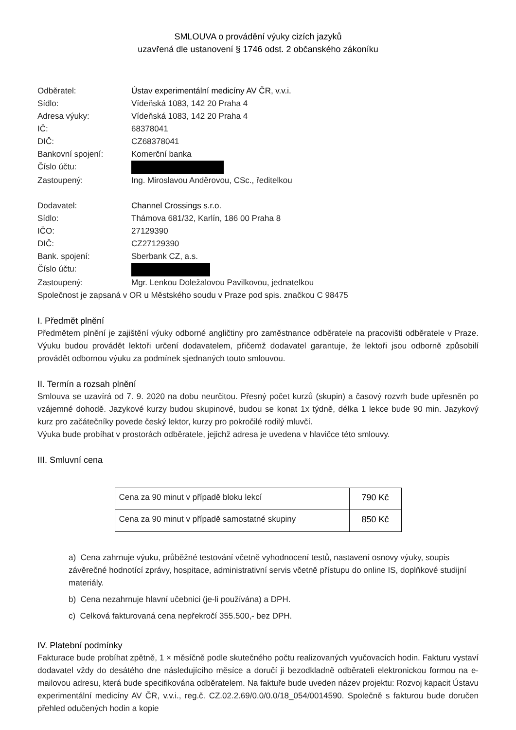SMLOUVA o provádění výuky cizích jazyků
uzavřená dle ustanovení § 1746 odst. 2 občanského zákoníku
Odběratel: Ústav experimentální medicíny AV ČR, v.v.i.
Sídlo: Vídeňská 1083, 142 20 Praha 4
Adresa výuky: Vídeňská 1083, 142 20 Praha 4
IČ: 68378041
DIČ: CZ68378041
Bankovní spojení: Komerční banka
Číslo účtu:
Zastoupený: Ing. Miroslavou Anděrovou, CSc., ředitelkou
Dodavatel: Channel Crossings s.r.o.
Sídlo: Thámova 681/32, Karlín, 186 00 Praha 8
IČO: 27129390
DIČ: CZ27129390
Bank. spojení: Sberbank CZ, a.s.
Číslo účtu:
Zastoupený: Mgr. Lenkou Doležalovou Pavilkovou, jednatelkou
Společnost je zapsaná v OR u Městského soudu v Praze pod spis. značkou C 98475
I. Předmět plnění
Předmětem plnění je zajištění výuky odborné angličtiny pro zaměstnance odběratele na pracovišti odběratele v Praze. Výuku budou provádět lektoři určení dodavatelem, přičemž dodavatel garantuje, že lektoři jsou odborně způsobilí provádět odbornou výuku za podmínek sjednaných touto smlouvou.
II. Termín a rozsah plnění
Smlouva se uzavírá od 7. 9. 2020 na dobu neurčitou. Přesný počet kurzů (skupin) a časový rozvrh bude upřesněn po vzájemné dohodě. Jazykové kurzy budou skupinové, budou se konat 1x týdně, délka 1 lekce bude 90 min. Jazykový kurz pro začátečníky povede český lektor, kurzy pro pokročilé rodilý mluvčí.
Výuka bude probíhat v prostorách odběratele, jejichž adresa je uvedena v hlavičce této smlouvy.
III. Smluvní cena
| Cena za 90 minut v případě bloku lekcí | 790 Kč |
| Cena za 90 minut v případě samostatné skupiny | 850 Kč |
a) Cena zahrnuje výuku, průběžné testování včetně vyhodnocení testů, nastavení osnovy výuky, soupis závěrečné hodnotící zprávy, hospitace, administrativní servis včetně přístupu do online IS, doplňkové studijní materiály.
b) Cena nezahrnuje hlavní učebnici (je-li používána) a DPH.
c) Celková fakturovaná cena nepřekročí 355.500,- bez DPH.
IV. Platební podmínky
Fakturace bude probíhat zpětně, 1 × měsíčně podle skutečného počtu realizovaných vyučovacích hodin. Fakturu vystaví dodavatel vždy do desátého dne následujícího měsíce a doručí ji bezodkladně odběrateli elektronickou formou na e-mailovou adresu, která bude specifikována odběratelem. Na faktuře bude uveden název projektu: Rozvoj kapacit Ústavu experimentální medicíny AV ČR, v.v.i., reg.č. CZ.02.2.69/0.0/0.0/18_054/0014590. Společně s fakturou bude doručen přehled odučených hodin a kopie